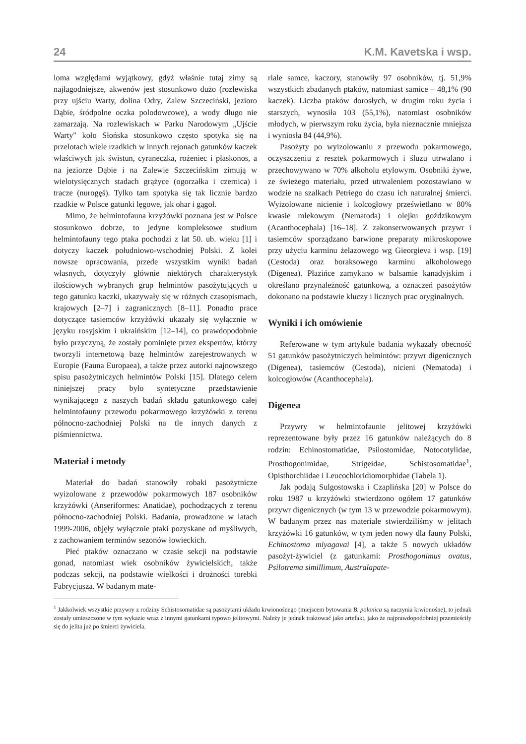24 K.M. Kavetska i wsp.
loma względami wyjątkowy, gdyż właśnie tutaj zimy są najłagodniejsze, akwenów jest stosunkowo dużo (rozlewiska przy ujściu Warty, dolina Odry, Zalew Szczeciński, jezioro Dąbie, śródpolne oczka polodowcowe), a wody długo nie zamarzają. Na rozlewiskach w Parku Narodowym „Ujście Warty" koło Słońska stosunkowo często spotyka się na przelotach wiele rzadkich w innych rejonach gatunków kaczek właściwych jak świstun, cyraneczka, rożeniec i płaskonos, a na jeziorze Dąbie i na Zalewie Szczecińskim zimują w wielotysięcznych stadach grążyce (ogorzałka i czernica) i tracze (nurogęś). Tylko tam spotyka się tak licznie bardzo rzadkie w Polsce gatunki lęgowe, jak ohar i gągoł.
Mimo, że helmintofauna krzyżówki poznana jest w Polsce stosunkowo dobrze, to jedyne kompleksowe studium helmintofauny tego ptaka pochodzi z lat 50. ub. wieku [1] i dotyczy kaczek południowo-wschodniej Polski. Z kolei nowsze opracowania, przede wszystkim wyniki badań własnych, dotyczyły głównie niektórych charakterystyk ilościowych wybranych grup helmintów pasożytujących u tego gatunku kaczki, ukazywały się w różnych czasopismach, krajowych [2–7] i zagranicznych [8–11]. Ponadto prace dotyczące tasiemców krzyżówki ukazały się wyłącznie w języku rosyjskim i ukraińskim [12–14], co prawdopodobnie było przyczyną, że zostały pominięte przez ekspertów, którzy tworzyli internetową bazę helmintów zarejestrowanych w Europie (Fauna Europaea), a także przez autorki najnowszego spisu pasożytniczych helmintów Polski [15]. Dlatego celem niniejszej pracy było syntetyczne przedstawienie wynikającego z naszych badań składu gatunkowego całej helmintofauny przewodu pokarmowego krzyżówki z terenu północno-zachodniej Polski na tle innych danych z piśmiennictwa.
Materiał i metody
Materiał do badań stanowiły robaki pasożytnicze wyizolowane z przewodów pokarmowych 187 osobników krzyżówki (Anseriformes: Anatidae), pochodzących z terenu północno-zachodniej Polski. Badania, prowadzone w latach 1999-2006, objęły wyłącznie ptaki pozyskane od myśliwych, z zachowaniem terminów sezonów łowieckich.
Płeć ptaków oznaczano w czasie sekcji na podstawie gonad, natomiast wiek osobników żywicielskich, także podczas sekcji, na podstawie wielkości i drożności torebki Fabrycjusza. W badanym mate-
riale samce, kaczory, stanowiły 97 osobników, tj. 51,9% wszystkich zbadanych ptaków, natomiast samice – 48,1% (90 kaczek). Liczba ptaków dorosłych, w drugim roku życia i starszych, wynosiła 103 (55,1%), natomiast osobników młodych, w pierwszym roku życia, była nieznacznie mniejsza i wyniosła 84 (44,9%).
Pasożyty po wyizolowaniu z przewodu pokarmowego, oczyszczeniu z resztek pokarmowych i śluzu utrwalano i przechowywano w 70% alkoholu etylowym. Osobniki żywe, ze świeżego materiału, przed utrwaleniem pozostawiano w wodzie na szalkach Petriego do czasu ich naturalnej śmierci. Wyizolowane nicienie i kolcogłowy prześwietlano w 80% kwasie mlekowym (Nematoda) i olejku goździkowym (Acanthocephala) [16–18]. Z zakonserwowanych przywr i tasiemców sporządzano barwione preparaty mikroskopowe przy użyciu karminu żelazowego wg Gieorgieva i wsp. [19] (Cestoda) oraz boraksowego karminu alkoholowego (Digenea). Płazińce zamykano w balsamie kanadyjskim i określano przynależność gatunkową, a oznaczeń pasożytów dokonano na podstawie kluczy i licznych prac oryginalnych.
Wyniki i ich omówienie
Referowane w tym artykule badania wykazały obecność 51 gatunków pasożytniczych helmintów: przywr digenicznych (Digenea), tasiemców (Cestoda), nicieni (Nematoda) i kolcogłowów (Acanthocephala).
Digenea
Przywry w helmintofaunie jelitowej krzyżówki reprezentowane były przez 16 gatunków należących do 8 rodzin: Echinostomatidae, Psilostomidae, Notocotylidae, Prosthogonimidae, Strigeidae, Schistosomatidae<sup>1</sup>, Opisthorchiidae i Leucochloridiomorphidae (Tabela 1).
Jak podają Sulgostowska i Czaplińska [20] w Polsce do roku 1987 u krzyżówki stwierdzono ogółem 17 gatunków przywr digenicznych (w tym 13 w przewodzie pokarmowym). W badanym przez nas materiale stwierdziliśmy w jelitach krzyżówki 16 gatunków, w tym jeden nowy dla fauny Polski, Echinostoma miyagavai [4], a także 5 nowych układów pasożyt-żywiciel (z gatunkami: Prosthogonimus ovatus, Psilotrema simillimum, Australapate-
<sup>1</sup> Jakkolwiek wszystkie przywry z rodziny Schistosomatidae są pasożytami układu krwionośnego (miejscem bytowania B. polonica są naczynia krwionośne), to jednak zostały umieszczone w tym wykazie wraz z innymi gatunkami typowo jelitowymi. Należy je jednak traktować jako artefakt, jako że najprawdopodobniej przemieściły się do jelita już po śmierci żywiciela.